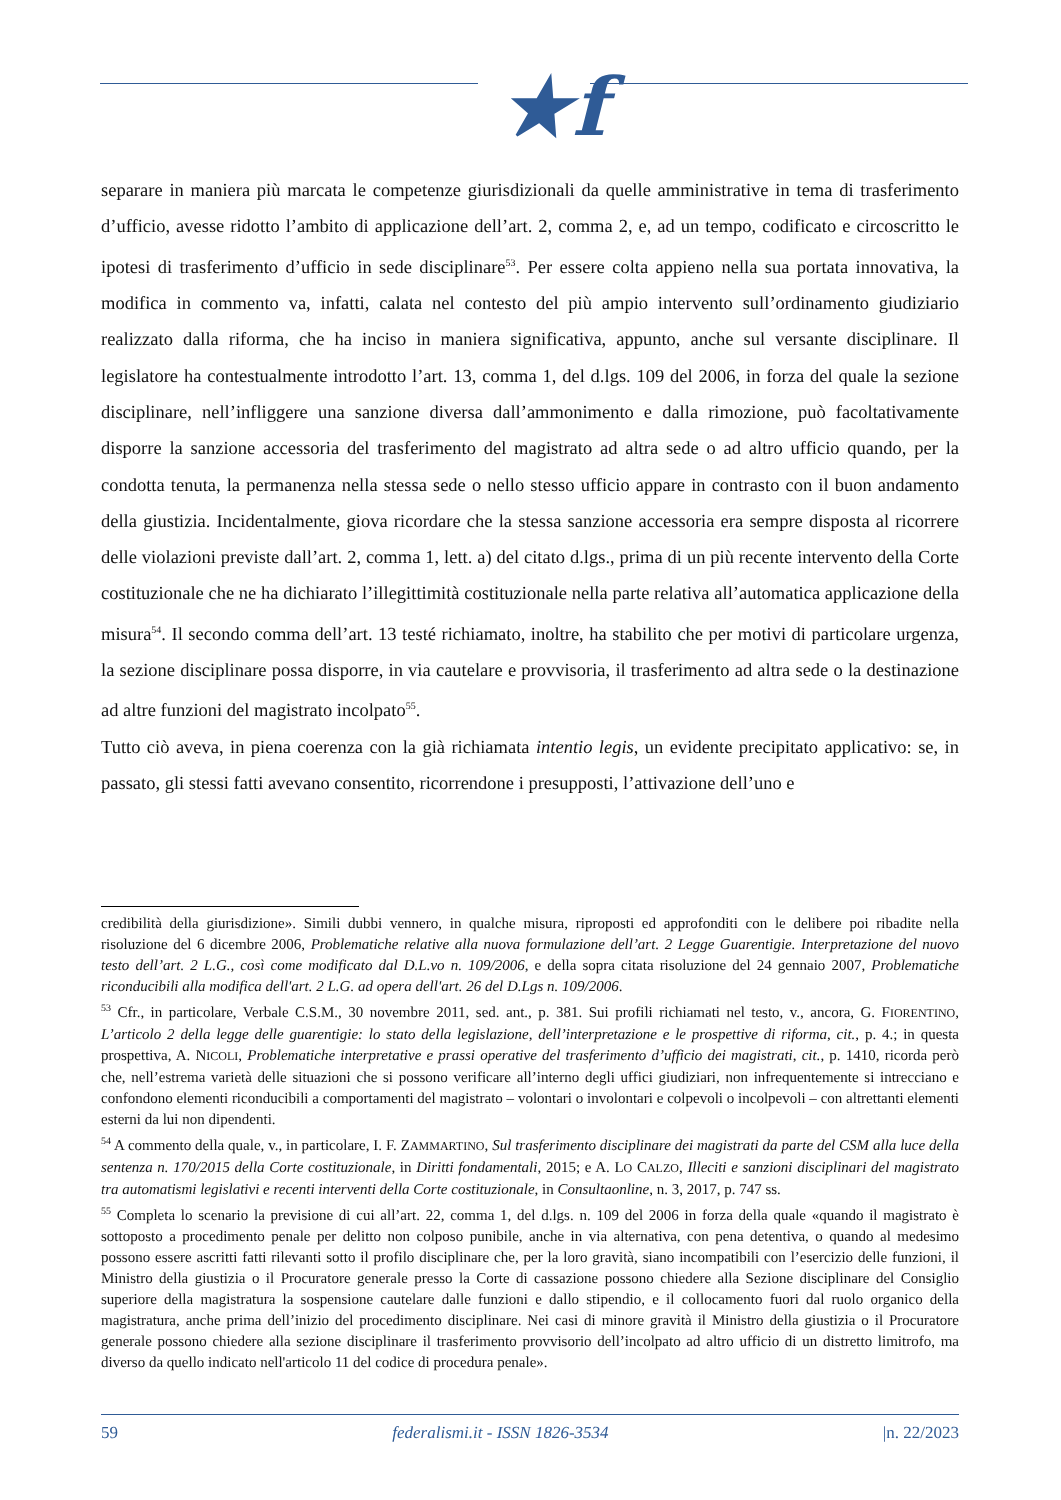★f
separare in maniera più marcata le competenze giurisdizionali da quelle amministrative in tema di trasferimento d’ufficio, avesse ridotto l’ambito di applicazione dell’art. 2, comma 2, e, ad un tempo, codificato e circoscritto le ipotesi di trasferimento d’ufficio in sede disciplinare<sup>53</sup>. Per essere colta appieno nella sua portata innovativa, la modifica in commento va, infatti, calata nel contesto del più ampio intervento sull’ordinamento giudiziario realizzato dalla riforma, che ha inciso in maniera significativa, appunto, anche sul versante disciplinare. Il legislatore ha contestualmente introdotto l’art. 13, comma 1, del d.lgs. 109 del 2006, in forza del quale la sezione disciplinare, nell’infliggere una sanzione diversa dall’ammonimento e dalla rimozione, può facoltativamente disporre la sanzione accessoria del trasferimento del magistrato ad altra sede o ad altro ufficio quando, per la condotta tenuta, la permanenza nella stessa sede o nello stesso ufficio appare in contrasto con il buon andamento della giustizia. Incidentalmente, giova ricordare che la stessa sanzione accessoria era sempre disposta al ricorrere delle violazioni previste dall’art. 2, comma 1, lett. a) del citato d.lgs., prima di un più recente intervento della Corte costituzionale che ne ha dichiarato l’illegittimità costituzionale nella parte relativa all’automatica applicazione della misura<sup>54</sup>. Il secondo comma dell’art. 13 testé richiamato, inoltre, ha stabilito che per motivi di particolare urgenza, la sezione disciplinare possa disporre, in via cautelare e provvisoria, il trasferimento ad altra sede o la destinazione ad altre funzioni del magistrato incolpato<sup>55</sup>.
Tutto ciò aveva, in piena coerenza con la già richiamata intentio legis, un evidente precipitato applicativo: se, in passato, gli stessi fatti avevano consentito, ricorrendone i presupposti, l’attivazione dell’uno e
credibilità della giurisdizione». Simili dubbi vennero, in qualche misura, riproposti ed approfonditi con le delibere poi ribadite nella risoluzione del 6 dicembre 2006, Problematiche relative alla nuova formulazione dell’art. 2 Legge Guarentigie. Interpretazione del nuovo testo dell’art. 2 L.G., così come modificato dal D.L.vo n. 109/2006, e della sopra citata risoluzione del 24 gennaio 2007, Problematiche riconducibili alla modifica dell'art. 2 L.G. ad opera dell'art. 26 del D.Lgs n. 109/2006.
<sup>53</sup> Cfr., in particolare, Verbale C.S.M., 30 novembre 2011, sed. ant., p. 381. Sui profili richiamati nel testo, v., ancora, G. FIORENTINO, L’articolo 2 della legge delle guarentigie: lo stato della legislazione, dell’interpretazione e le prospettive di riforma, cit., p. 4.; in questa prospettiva, A. NICOLI, Problematiche interpretative e prassi operative del trasferimento d’ufficio dei magistrati, cit., p. 1410, ricorda però che, nell’estrema varietà delle situazioni che si possono verificare all’interno degli uffici giudiziari, non infrequentemente si intrecciano e confondono elementi riconducibili a comportamenti del magistrato – volontari o involontari e colpevoli o incolpevoli – con altrettanti elementi esterni da lui non dipendenti.
<sup>54</sup> A commento della quale, v., in particolare, I. F. ZAMMARTINO, Sul trasferimento disciplinare dei magistrati da parte del CSM alla luce della sentenza n. 170/2015 della Corte costituzionale, in Diritti fondamentali, 2015; e A. LO CALZO, Illeciti e sanzioni disciplinari del magistrato tra automatismi legislativi e recenti interventi della Corte costituzionale, in Consultaonline, n. 3, 2017, p. 747 ss.
<sup>55</sup> Completa lo scenario la previsione di cui all’art. 22, comma 1, del d.lgs. n. 109 del 2006 in forza della quale «quando il magistrato è sottoposto a procedimento penale per delitto non colposo punibile, anche in via alternativa, con pena detentiva, o quando al medesimo possono essere ascritti fatti rilevanti sotto il profilo disciplinare che, per la loro gravità, siano incompatibili con l’esercizio delle funzioni, il Ministro della giustizia o il Procuratore generale presso la Corte di cassazione possono chiedere alla Sezione disciplinare del Consiglio superiore della magistratura la sospensione cautelare dalle funzioni e dallo stipendio, e il collocamento fuori dal ruolo organico della magistratura, anche prima dell’inizio del procedimento disciplinare. Nei casi di minore gravità il Ministro della giustizia o il Procuratore generale possono chiedere alla sezione disciplinare il trasferimento provvisorio dell’incolpato ad altro ufficio di un distretto limitrofo, ma diverso da quello indicato nell'articolo 11 del codice di procedura penale».
59 federalismi.it - ISSN 1826-3534 |n. 22/2023